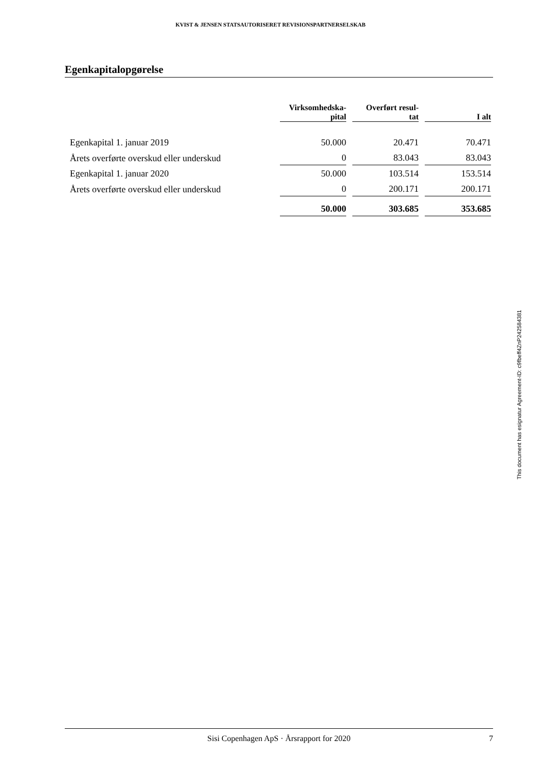KVIST & JENSEN STATSAUTORISERET REVISIONSPARTNERSELSKAB
Egenkapitalopgørelse
| | Virksomhedska- pital | Overført resul- tat | I alt |
| --- | --- | --- | --- |
| Egenkapital 1. januar 2019 | 50.000 | 20.471 | 70.471 |
| Årets overførte overskud eller underskud | 0 | 83.043 | 83.043 |
| Egenkapital 1. januar 2020 | 50.000 | 103.514 | 153.514 |
| Årets overførte overskud eller underskud | 0 | 200.171 | 200.171 |
| | 50.000 | 303.685 | 353.685 |
This document has esignatur Agreement-ID: c9fbeff4ZnP242584381
Sisi Copenhagen ApS · Årsrapport for 2020 7